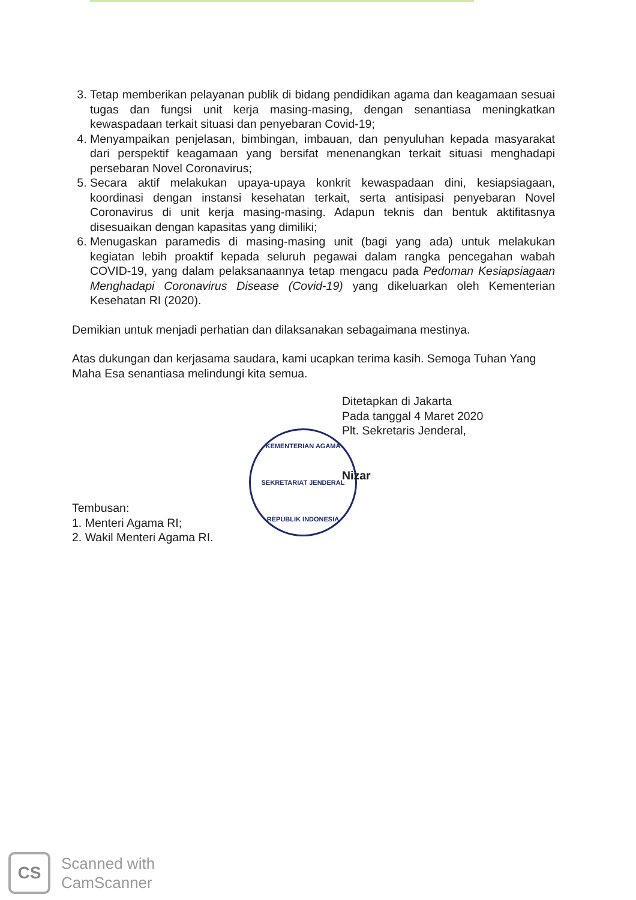3. Tetap memberikan pelayanan publik di bidang pendidikan agama dan keagamaan sesuai tugas dan fungsi unit kerja masing-masing, dengan senantiasa meningkatkan kewaspadaan terkait situasi dan penyebaran Covid-19;
4. Menyampaikan penjelasan, bimbingan, imbauan, dan penyuluhan kepada masyarakat dari perspektif keagamaan yang bersifat menenangkan terkait situasi menghadapi persebaran Novel Coronavirus;
5. Secara aktif melakukan upaya-upaya konkrit kewaspadaan dini, kesiapsiagaan, koordinasi dengan instansi kesehatan terkait, serta antisipasi penyebaran Novel Coronavirus di unit kerja masing-masing. Adapun teknis dan bentuk aktifitasnya disesuaikan dengan kapasitas yang dimiliki;
6. Menugaskan paramedis di masing-masing unit (bagi yang ada) untuk melakukan kegiatan lebih proaktif kepada seluruh pegawai dalam rangka pencegahan wabah COVID-19, yang dalam pelaksanaannya tetap mengacu pada Pedoman Kesiapsiagaan Menghadapi Coronavirus Disease (Covid-19) yang dikeluarkan oleh Kementerian Kesehatan RI (2020).
Demikian untuk menjadi perhatian dan dilaksanakan sebagaimana mestinya.
Atas dukungan dan kerjasama saudara, kami ucapkan terima kasih. Semoga Tuhan Yang Maha Esa senantiasa melindungi kita semua.
Ditetapkan di Jakarta
Pada tanggal 4 Maret 2020
Plt. Sekretaris Jenderal,
Nizar
KEMENTERIAN AGAMA
SEKRETARIAT JENDERAL
REPUBLIK INDONESIA
Tembusan:
1. Menteri Agama RI;
2. Wakil Menteri Agama RI.
CS
Scanned with
CamScanner